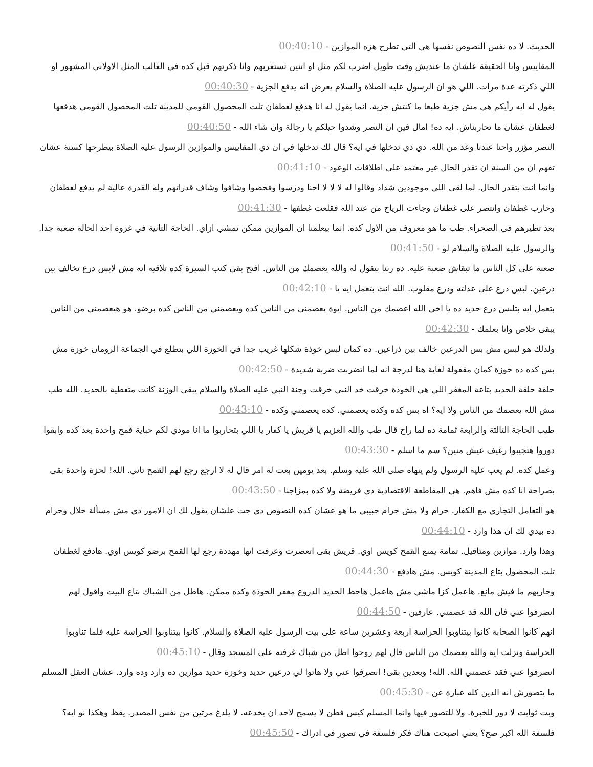الحديث. لا ده نفس النصوص نفسها هي التي تطرح هزه الموازين - 00:40:10
المقاييس وانا الحقيقة علشان ما عنديش وقت طويل اضرب لكم مثل او اتنين تستغربهم وانا ذكرتهم قبل كده في الغالب المثل الاولاني المشهور او اللي ذكرته عدة مرات. اللي هو ان الرسول عليه الصلاة والسلام يعرض انه يدفع الجزية - 00:40:30
يقول له ايه رأيكم هي مش جزية طبعا ما كنتش جزية. انما يقول له انا هدفع لغطفان تلت المحصول القومي للمدينة تلت المحصول القومي هدفعها لغطفان عشان ما تحاربناش. ايه ده! امال فين ان النصر وشدوا حيلكم يا رجالة وان شاء الله - 00:40:50
النصر مؤزر واحنا عندنا وعد من الله. دي دي تدخلها في ايه؟ قال لك تدخلها في ان دي المقاييس والموازين الرسول عليه الصلاة بيطرحها كسنة عشان تفهم ان من السنة ان تقدر الحال غير معتمد على اطلاقات الوعود - 00:41:10
وانما انت بتقدر الحال. لما لقى اللي موجودين شداد وقالوا له لا لا لا احنا ودرسوا وفحصوا وشافوا وشاف قدراتهم وله القدرة عالية لم يدفع لغطفان وحارب غطفان وانتصر على غطفان وجاءت الرياح من عند الله فقلعت غطفها - 00:41:30
بعد تطيرهم في الصحراء. طب ما هو معروف من الاول كده. انما بيعلمنا ان الموازين ممكن تمشي ازاي. الحاجة التانية في غزوة احد الحالة صعبة جدا. والرسول عليه الصلاة والسلام لو - 00:41:50
صعبة على كل الناس ما تبقاش صعبة عليه. ده ربنا بيقول له والله يعصمك من الناس. افتح بقى كتب السيرة كده تلاقيه انه مش لابس درع تخالف بين درعين. لبس درع على عدلته ودرع مقلوب. الله انت بتعمل ايه يا - 00:42:10
بتعمل ايه بتلبس درع حديد ده يا اخي الله اعصمك من الناس. ايوة يعصمني من الناس كده ويعصمني من الناس كده برضو. هو هيعصمني من الناس يبقى خلاص وانا بعلمك - 00:42:30
ولذلك هو لبس مش بس الدرعين خالف بين ذراعين. ده كمان لبس خوذة شكلها غريب جدا في الخوزة اللي بتطلع في الجماعة الرومان خوزة مش بس كده ده خوزة كمان مقفولة لغاية هنا لدرجة انه لما اتضربت ضربة شديدة - 00:42:50
حلقة حلقة الحديد بتاعة المغفر اللي هي الخوذة خرقت خد النبي خرقت وجنة النبي عليه الصلاة والسلام يبقى الوزنة كانت متغطية بالحديد. الله طب مش الله يعصمك من الناس ولا ايه؟ اه بس كده وكده يعصمني. كده يعصمني وكده - 00:43:10
طيب الحاجة التالتة والرابعة ثمامة ده لما راح قال طب والله العزيم يا قريش يا كفار يا اللي بتحاربوا ما انا مودي لكم حباية قمح واحدة بعد كده وابقوا دوروا هتجيبوا رغيف عيش منين؟ سم ما اسلم - 00:43:30
وعمل كده. لم يعب عليه الرسول ولم ينهاه صلى الله عليه وسلم. بعد يومين بعت له امر قال له لا ارجع رجع لهم القمح تاني. الله! لحزة واحدة بقى بصراحة انا كده مش فاهم. هي المقاطعة الاقتصادية دي فريضة ولا كده بمزاجنا - 00:43:50
هو التعامل التجاري مع الكفار. حرام ولا مش حرام حبيبي ما هو عشان كده النصوص دي جت علشان يقول لك ان الامور دي مش مسألة حلال وحرام ده بيدي لك ان هذا وارد - 00:44:10
وهذا وارد. موازين ومثاقيل. ثمامة يمنع القمح كويس اوي. قريش بقى اتعصرت وعرفت انها مهددة رجع لها القمح برضو كويس اوي. هادفع لغطفان تلت المحصول بتاع المدينة كويس. مش هادفع - 00:44:30
وحاربهم ما فيش مانع. هاعمل كزا ماشي مش هاعمل هاحط الحديد الدروع مغفر الخوذة وكده ممكن. هاطل من الشباك بتاع البيت واقول لهم انصرفوا عني فان الله قد عصمني. عارفين - 00:44:50
انهم كانوا الصحابة كانوا بيتناوبوا الحراسة اربعة وعشرين ساعة على بيت الرسول عليه الصلاة والسلام. كانوا بيتناوبوا الحراسة عليه فلما تناوبوا الحراسة ونزلت اية والله يعصمك من الناس قال لهم روحوا اطل من شباك غرفته على المسجد وقال - 00:45:10
انصرفوا عني فقد عصمني الله. الله! وبعدين بقى! انصرفوا عني ولا هاتوا لي درعين حديد وخوزة حديد موازين ده وارد وده وارد. عشان العقل المسلم ما يتصورش انه الدين كله عبارة عن - 00:45:30
وبت ثوابت لا دور للخبرة. ولا للتصور فيها وانما المسلم كيس فطن لا يسمح لاحد ان يخدعه. لا يلدغ مرتين من نفس المصدر. يقظ وهكذا نو ايه؟ فلسفة الله اكبر صح؟ يعني اصبحت هناك فكر فلسفة في تصور في ادراك - 00:45:50